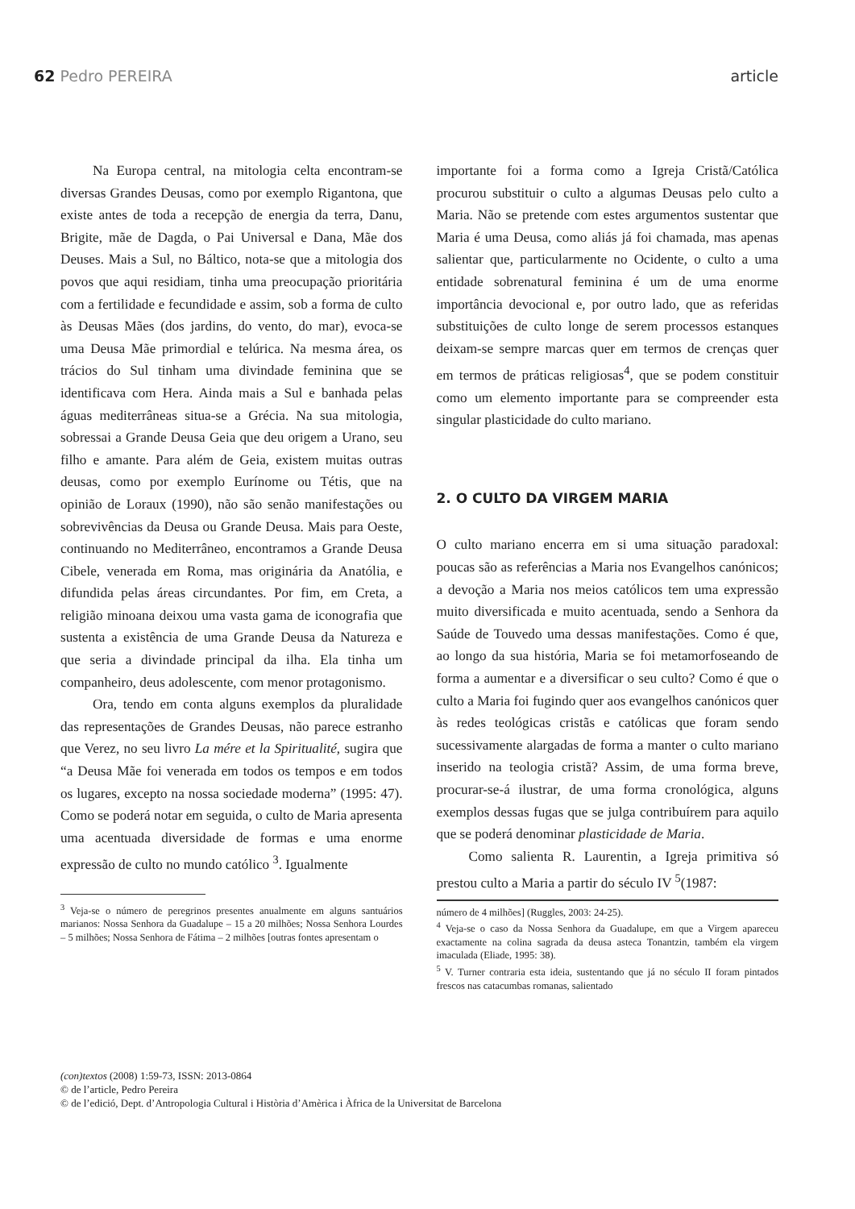62 Pedro PEREIRA article
Na Europa central, na mitologia celta encontram-se diversas Grandes Deusas, como por exemplo Rigantona, que existe antes de toda a recepção de energia da terra, Danu, Brigite, mãe de Dagda, o Pai Universal e Dana, Mãe dos Deuses. Mais a Sul, no Báltico, nota-se que a mitologia dos povos que aqui residiam, tinha uma preocupação prioritária com a fertilidade e fecundidade e assim, sob a forma de culto às Deusas Mães (dos jardins, do vento, do mar), evoca-se uma Deusa Mãe primordial e telúrica. Na mesma área, os trácios do Sul tinham uma divindade feminina que se identificava com Hera. Ainda mais a Sul e banhada pelas águas mediterrâneas situa-se a Grécia. Na sua mitologia, sobressai a Grande Deusa Geia que deu origem a Urano, seu filho e amante. Para além de Geia, existem muitas outras deusas, como por exemplo Eurínome ou Tétis, que na opinião de Loraux (1990), não são senão manifestações ou sobrevivências da Deusa ou Grande Deusa. Mais para Oeste, continuando no Mediterrâneo, encontramos a Grande Deusa Cibele, venerada em Roma, mas originária da Anatólia, e difundida pelas áreas circundantes. Por fim, em Creta, a religião minoana deixou uma vasta gama de iconografia que sustenta a existência de uma Grande Deusa da Natureza e que seria a divindade principal da ilha. Ela tinha um companheiro, deus adolescente, com menor protagonismo.
Ora, tendo em conta alguns exemplos da pluralidade das representações de Grandes Deusas, não parece estranho que Verez, no seu livro La mére et la Spiritualité, sugira que “a Deusa Mãe foi venerada em todos os tempos e em todos os lugares, excepto na nossa sociedade moderna” (1995: 47). Como se poderá notar em seguida, o culto de Maria apresenta uma acentuada diversidade de formas e uma enorme expressão de culto no mundo católico <sup>3</sup>. Igualmente
<sup>3</sup> Veja-se o número de peregrinos presentes anualmente em alguns santuários marianos: Nossa Senhora da Guadalupe – 15 a 20 milhões; Nossa Senhora Lourdes – 5 milhões; Nossa Senhora de Fátima – 2 milhões [outras fontes apresentam o
importante foi a forma como a Igreja Cristã/Católica procurou substituir o culto a algumas Deusas pelo culto a Maria. Não se pretende com estes argumentos sustentar que Maria é uma Deusa, como aliás já foi chamada, mas apenas salientar que, particularmente no Ocidente, o culto a uma entidade sobrenatural feminina é um de uma enorme importância devocional e, por outro lado, que as referidas substituições de culto longe de serem processos estanques deixam-se sempre marcas quer em termos de crenças quer em termos de práticas religiosas<sup>4</sup>, que se podem constituir como um elemento importante para se compreender esta singular plasticidade do culto mariano.
2. O CULTO DA VIRGEM MARIA
O culto mariano encerra em si uma situação paradoxal: poucas são as referências a Maria nos Evangelhos canónicos; a devoção a Maria nos meios católicos tem uma expressão muito diversificada e muito acentuada, sendo a Senhora da Saúde de Touvedo uma dessas manifestações. Como é que, ao longo da sua história, Maria se foi metamorfoseando de forma a aumentar e a diversificar o seu culto? Como é que o culto a Maria foi fugindo quer aos evangelhos canónicos quer às redes teológicas cristãs e católicas que foram sendo sucessivamente alargadas de forma a manter o culto mariano inserido na teologia cristã? Assim, de uma forma breve, procurar-se-á ilustrar, de uma forma cronológica, alguns exemplos dessas fugas que se julga contribuírem para aquilo que se poderá denominar plasticidade de Maria.
Como salienta R. Laurentin, a Igreja primitiva só prestou culto a Maria a partir do século IV <sup>5</sup>(1987:
número de 4 milhões] (Ruggles, 2003: 24-25).
<sup>4</sup> Veja-se o caso da Nossa Senhora da Guadalupe, em que a Virgem apareceu exactamente na colina sagrada da deusa asteca Tonantzin, também ela virgem imaculada (Eliade, 1995: 38).
<sup>5</sup> V. Turner contraria esta ideia, sustentando que já no século II foram pintados frescos nas catacumbas romanas, salientado
(con)textos (2008) 1:59-73, ISSN: 2013-0864
© de l’article, Pedro Pereira
© de l’edició, Dept. d’Antropologia Cultural i Història d’Amèrica i Àfrica de la Universitat de Barcelona